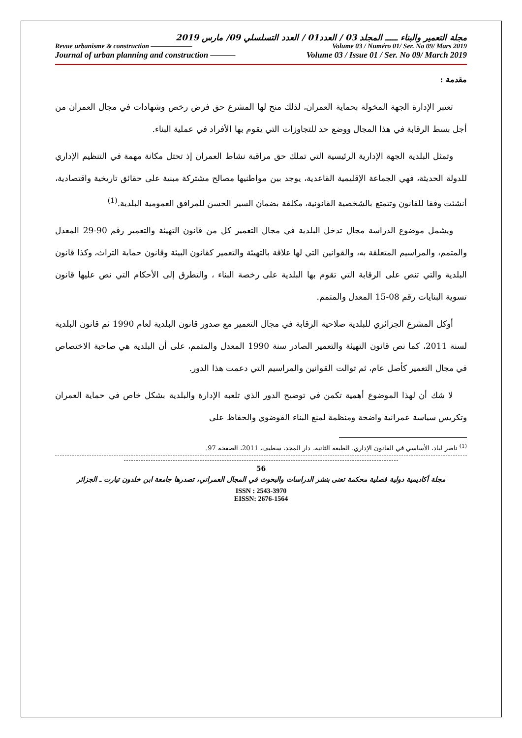مجلة التعمير والبناء ـــــ المجلد 03 / العدد01 / العدد التسلسلي 09/ مارس 2019
Revue urbanisme & construction —————— Volume 03 / Numéro 01/ Ser. No 09/ Mars 2019
Journal of urban planning and construction ——— Volume 03 / Issue 01 / Ser. No 09/ March 2019
مقدمة :
تعتبر الإدارة الجهة المخولة بحماية العمران، لذلك منح لها المشرع حق فرض رخص وشهادات في مجال العمران من أجل بسط الرقابة في هذا المجال ووضع حد للتجاوزات التي يقوم بها الأفراد في عملية البناء.
وتمثل البلدية الجهة الإدارية الرئيسية التي تملك حق مراقبة نشاط العمران إذ تحتل مكانة مهمة في التنظيم الإداري للدولة الحديثة، فهي الجماعة الإقليمية القاعدية، يوجد بين مواطنيها مصالح مشتركة مبنية على حقائق تاريخية واقتصادية، أنشئت وفقا للقانون وتتمتع بالشخصية القانونية، مكلفة بضمان السير الحسن للمرافق العمومية البلدية.<sup>(1)</sup>
ويشمل موضوع الدراسة مجال تدخل البلدية في مجال التعمير كل من قانون التهيئة والتعمير رقم 90-29 المعدل والمتمم، والمراسيم المتعلقة به، والقوانين التي لها علاقة بالتهيئة والتعمير كقانون البيئة وقانون حماية التراث، وكذا قانون البلدية والتي تنص على الرقابة التي تقوم بها البلدية على رخصة البناء ، والتطرق إلى الأحكام التي نص عليها قانون تسوية البنايات رقم 08-15 المعدل والمتمم.
أوكل المشرع الجزائري للبلدية صلاحية الرقابة في مجال التعمير مع صدور قانون البلدية لعام 1990 ثم قانون البلدية لسنة 2011، كما نص قانون التهيئة والتعمير الصادر سنة 1990 المعدل والمتمم، على أن البلدية هي صاحبة الاختصاص في مجال التعمير كأصل عام، ثم توالت القوانين والمراسيم التي دعمت هذا الدور.
لا شك أن لهذا الموضوع أهمية تكمن في توضيح الدور الذي تلعبه الإدارة والبلدية بشكل خاص في حماية العمران وتكريس سياسة عمرانية واضحة ومنظمة لمنع البناء الفوضوي والحفاظ على
<sup>(1)</sup> ناصر لباد، الأساسي في القانون الإداري، الطبعة الثانية، دار المجد، سطيف، 2011، الصفحة 97.
56
مجلة أكاديمية دولية فصلية محكمة تعنى بنشر الدراسات والبحوث في المجال العمراني، تصدرها جامعة ابن خلدون تيارت ـ الجزائر
ISSN : 2543-3970
EISSN: 2676-1564